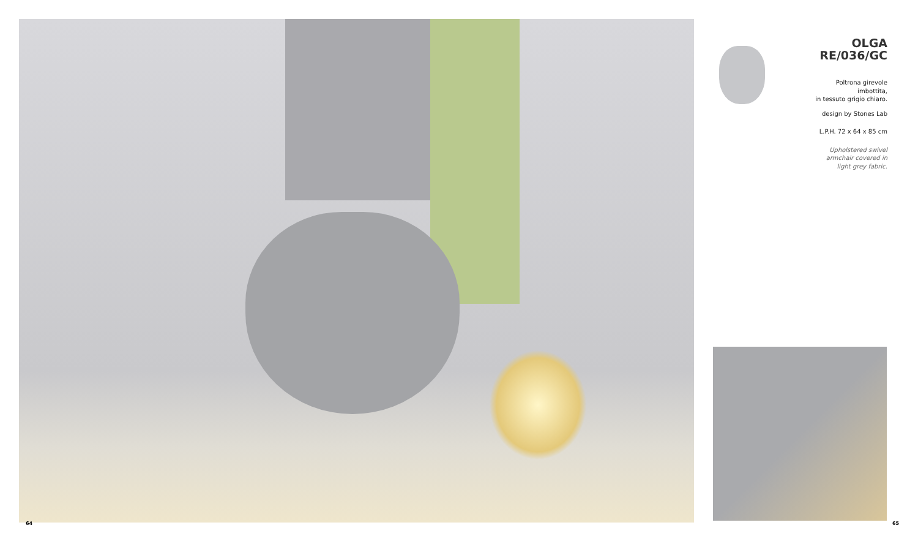OLGA
RE/036/GC
Poltrona girevole
imbottita,
in tessuto grigio chiaro.
design by Stones Lab
L.P.H. 72 x 64 x 85 cm
Upholstered swivel
armchair covered in
light grey fabric.
64 65